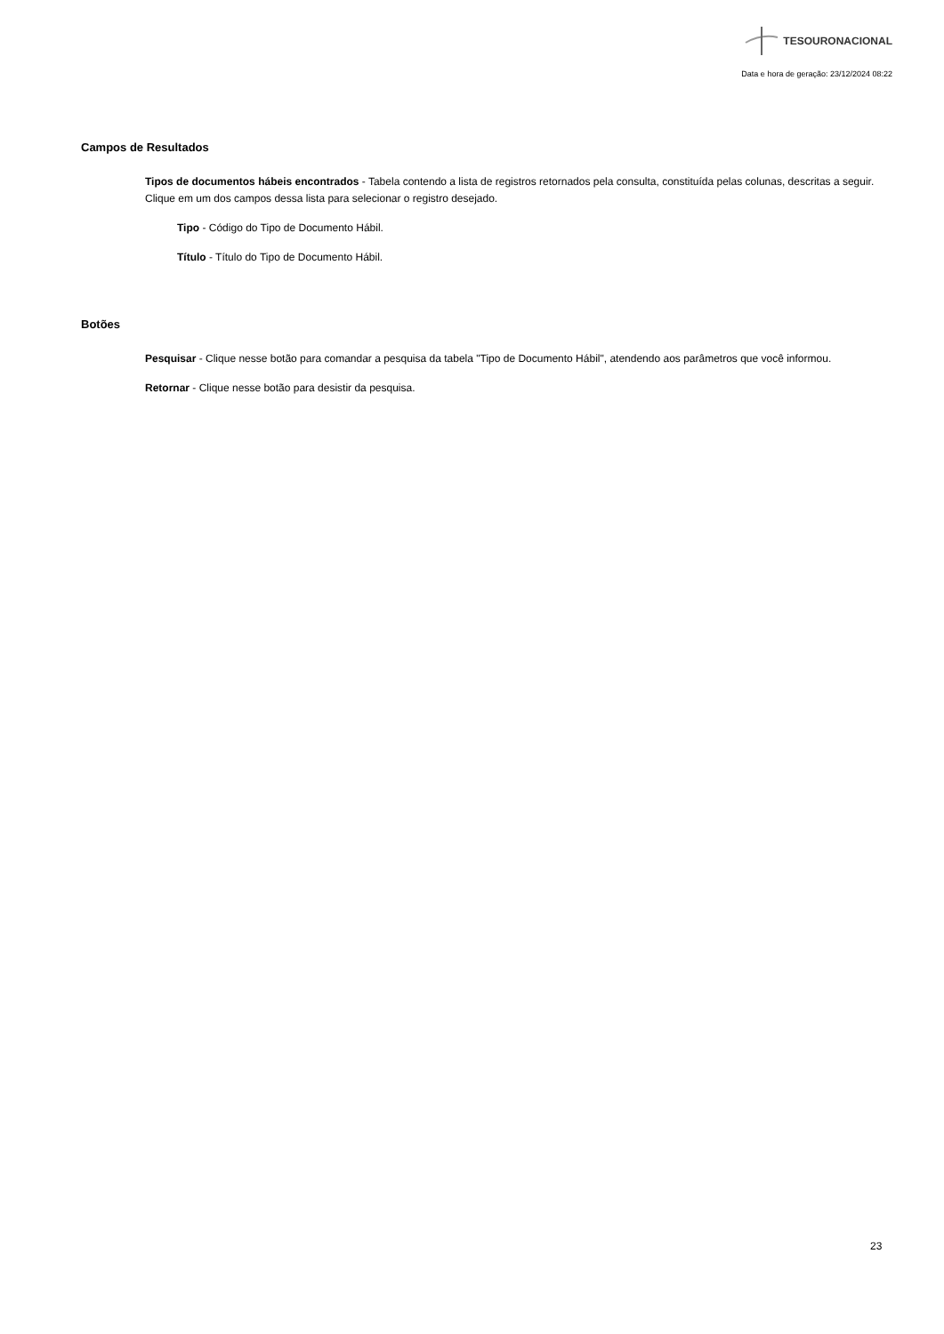TESOURONACIONAL
Data e hora de geração: 23/12/2024 08:22
Campos de Resultados
Tipos de documentos hábeis encontrados - Tabela contendo a lista de registros retornados pela consulta, constituída pelas colunas, descritas a seguir. Clique em um dos campos dessa lista para selecionar o registro desejado.
Tipo - Código do Tipo de Documento Hábil.
Título - Título do Tipo de Documento Hábil.
Botões
Pesquisar - Clique nesse botão para comandar a pesquisa da tabela "Tipo de Documento Hábil", atendendo aos parâmetros que você informou.
Retornar - Clique nesse botão para desistir da pesquisa.
23